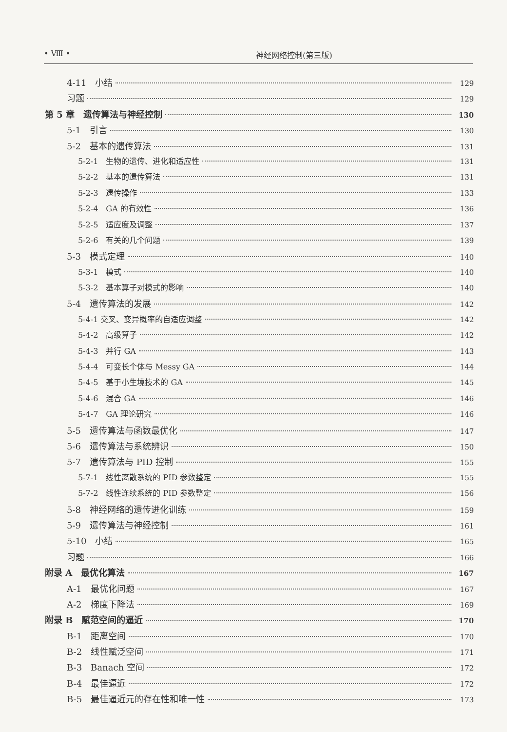• Ⅷ • 神经网络控制(第三版)
4-11　小结 129
习题 129
第 5 章　遗传算法与神经控制 130
5-1　引言 130
5-2　基本的遗传算法 131
5-2-1　生物的遗传、进化和适应性 131
5-2-2　基本的遗传算法 131
5-2-3　遗传操作 133
5-2-4　GA 的有效性 136
5-2-5　适应度及调整 137
5-2-6　有关的几个问题 139
5-3　模式定理 140
5-3-1　模式 140
5-3-2　基本算子对模式的影响 140
5-4　遗传算法的发展 142
5-4-1 交叉、变异概率的自适应调整 142
5-4-2　高级算子 142
5-4-3　并行 GA 143
5-4-4　可变长个体与 Messy GA 144
5-4-5　基于小生境技术的 GA 145
5-4-6　混合 GA 146
5-4-7　GA 理论研究 146
5-5　遗传算法与函数最优化 147
5-6　遗传算法与系统辨识 150
5-7　遗传算法与 PID 控制 155
5-7-1　线性离散系统的 PID 参数整定 155
5-7-2　线性连续系统的 PID 参数整定 156
5-8　神经网络的遗传进化训练 159
5-9　遗传算法与神经控制 161
5-10　小结 165
习题 166
附录 A　最优化算法 167
A-1　最优化问题 167
A-2　梯度下降法 169
附录 B　赋范空间的逼近 170
B-1　距离空间 170
B-2　线性赋泛空间 171
B-3　Banach 空间 172
B-4　最佳逼近 172
B-5　最佳逼近元的存在性和唯一性 173